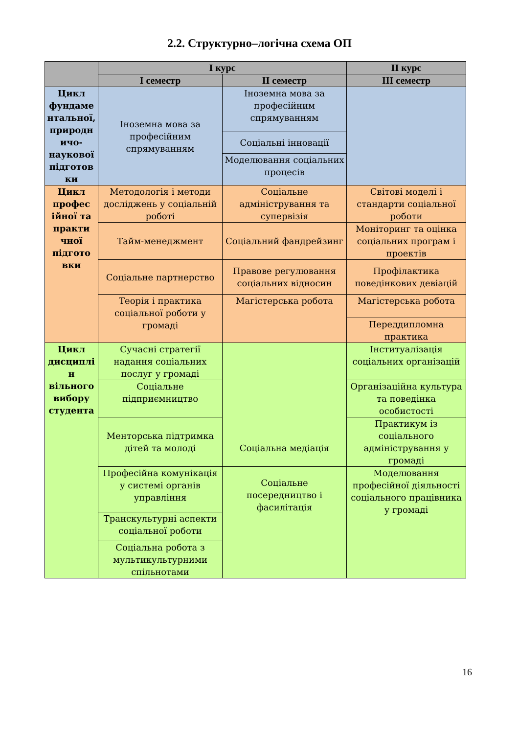2.2. Структурно–логічна схема ОП
| | І курс | | ІІ курс |
| --- | --- | --- | --- |
| | І семестр | ІІ семестр | ІІІ семестр |
| Цикл фундаме нтальної, природн ичо-наукової підготов ки | Іноземна мова за професійним спрямуванням | Іноземна мова за професійним спрямуванням | |
| | | Соціальні інновації | |
| | | Моделювання соціальних процесів | |
| Цикл профес ійної та практи чної підгото вки | Методологія і методи досліджень у соціальній роботі | Соціальне адміністрування та супервізія | Світові моделі і стандарти соціальної роботи |
| | Тайм-менеджмент | Соціальний фандрейзинг | Моніторинг та оцінка соціальних програм і проектів |
| | Соціальне партнерство | Правове регулювання соціальних відносин | Профілактика поведінкових девіацій |
| | Теорія і практика соціальної роботи у громаді | | |
| | | Магістерська робота | Магістерська робота |
| | | | Переддипломна практика |
| Цикл дисциплі н вільного вибору студента | Сучасні стратегії надання соціальних послуг у громаді | Соціальна медіація | Інституалізація соціальних організацій |
| | Соціальне підприємництво | | Організаційна культура та поведінка особистості |
| | Менторська підтримка дітей та молоді | | Практикум із соціального адміністрування у громаді |
| | Професійна комунікація у системі органів управління | Соціальне посередництво і фасилітація | Моделювання професійної діяльності соціального працівника у громаді |
| | Транскультурні аспекти соціальної роботи | | |
| | Соціальна робота з мультикультурними спільнотами | | |
16